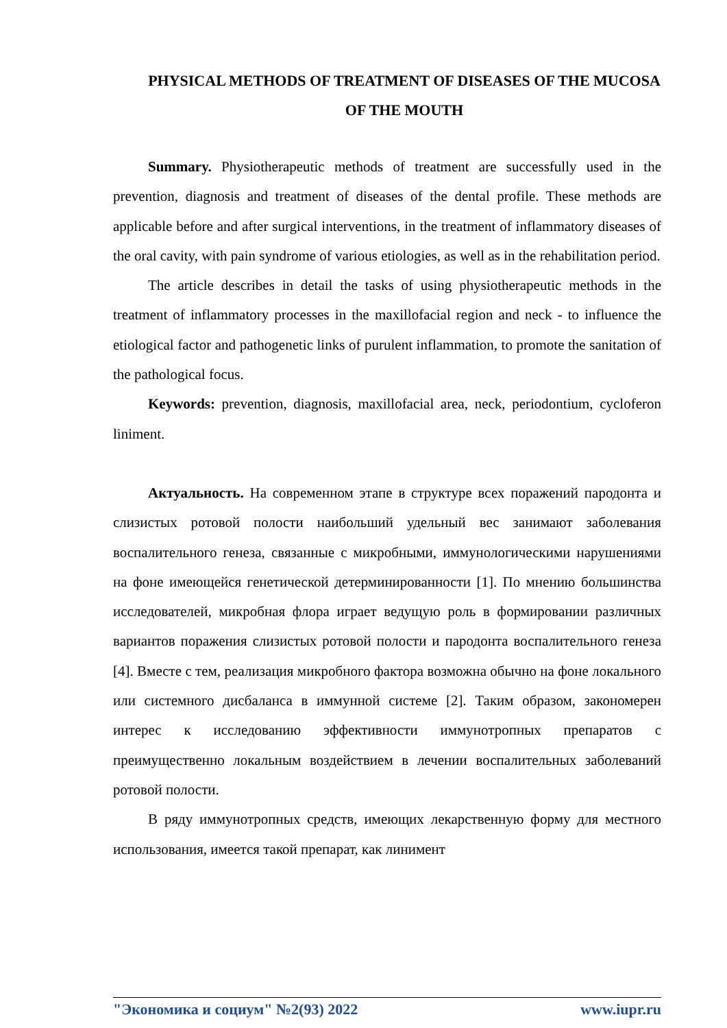PHYSICAL METHODS OF TREATMENT OF DISEASES OF THE MUCOSA OF THE MOUTH
Summary. Physiotherapeutic methods of treatment are successfully used in the prevention, diagnosis and treatment of diseases of the dental profile. These methods are applicable before and after surgical interventions, in the treatment of inflammatory diseases of the oral cavity, with pain syndrome of various etiologies, as well as in the rehabilitation period.
The article describes in detail the tasks of using physiotherapeutic methods in the treatment of inflammatory processes in the maxillofacial region and neck - to influence the etiological factor and pathogenetic links of purulent inflammation, to promote the sanitation of the pathological focus.
Keywords: prevention, diagnosis, maxillofacial area, neck, periodontium, cycloferon liniment.
Актуальность. На современном этапе в структуре всех поражений пародонта и слизистых ротовой полости наибольший удельный вес занимают заболевания воспалительного генеза, связанные с микробными, иммунологическими нарушениями на фоне имеющейся генетической детерминированности [1]. По мнению большинства исследователей, микробная флора играет ведущую роль в формировании различных вариантов поражения слизистых ротовой полости и пародонта воспалительного генеза [4]. Вместе с тем, реализация микробного фактора возможна обычно на фоне локального или системного дисбаланса в иммунной системе [2]. Таким образом, закономерен интерес к исследованию эффективности иммунотропных препаратов с преимущественно локальным воздействием в лечении воспалительных заболеваний ротовой полости.
В ряду иммунотропных средств, имеющих лекарственную форму для местного использования, имеется такой препарат, как линимент
"Экономика и социум" №2(93) 2022 www.iupr.ru